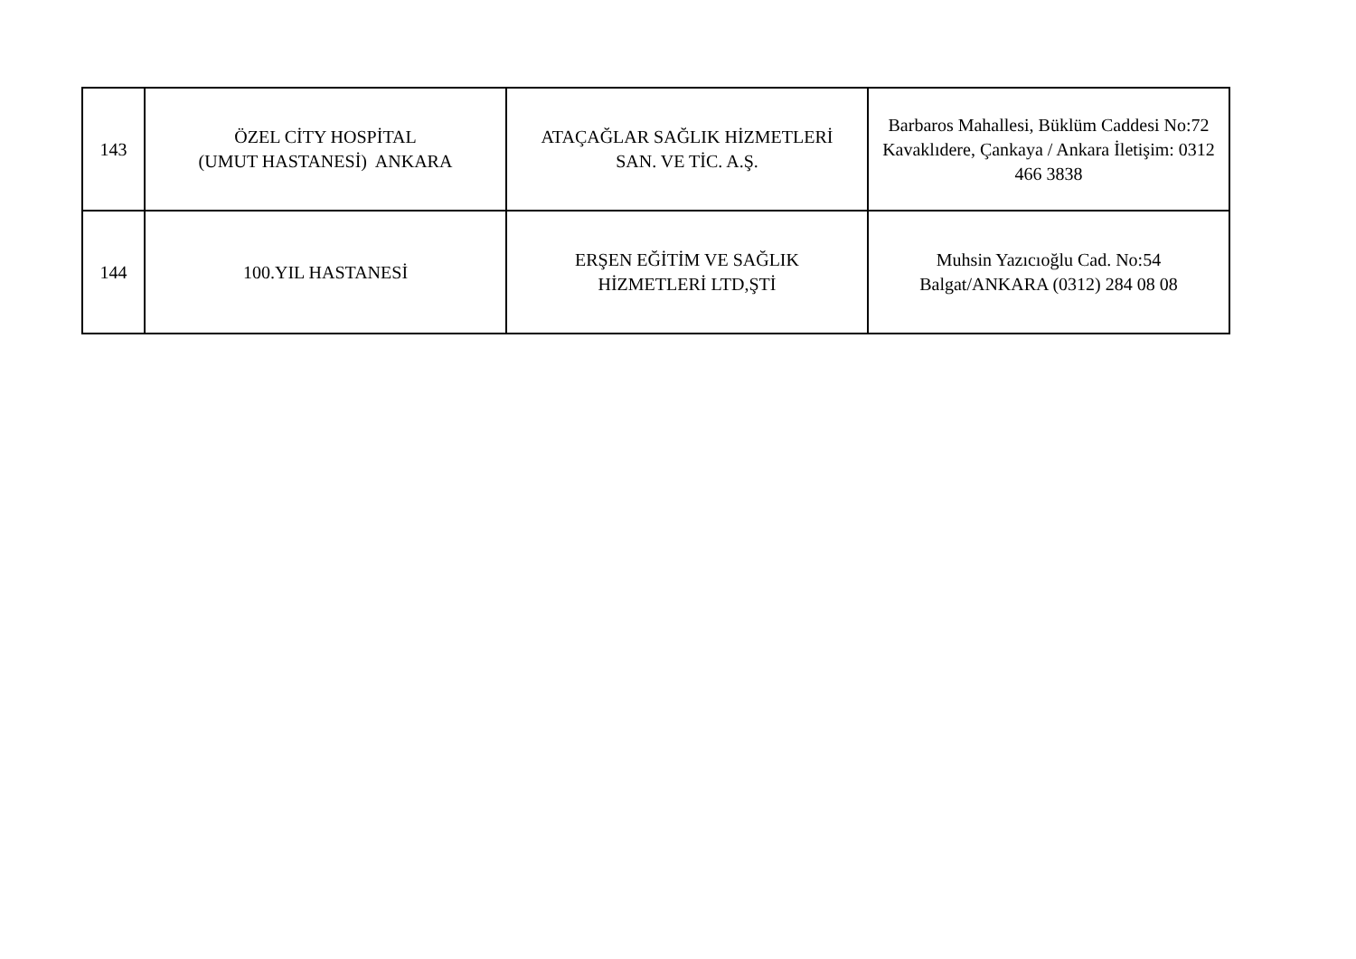| 143 | ÖZEL CİTY HOSPİTAL (UMUT HASTANESİ) ANKARA | ATAÇAĞLAR SAĞLIK HİZMETLERİ SAN. VE TİC. A.Ş. | Barbaros Mahallesi, Büklüm Caddesi No:72 Kavaklıdere, Çankaya / Ankara İletişim: 0312 466 3838 |
| 144 | 100.YIL HASTANESİ | ERŞEN EĞİTİM VE SAĞLIK HİZMETLERİ LTD,ŞTİ | Muhsin Yazıcıoğlu Cad. No:54 Balgat/ANKARA (0312) 284 08 08 |